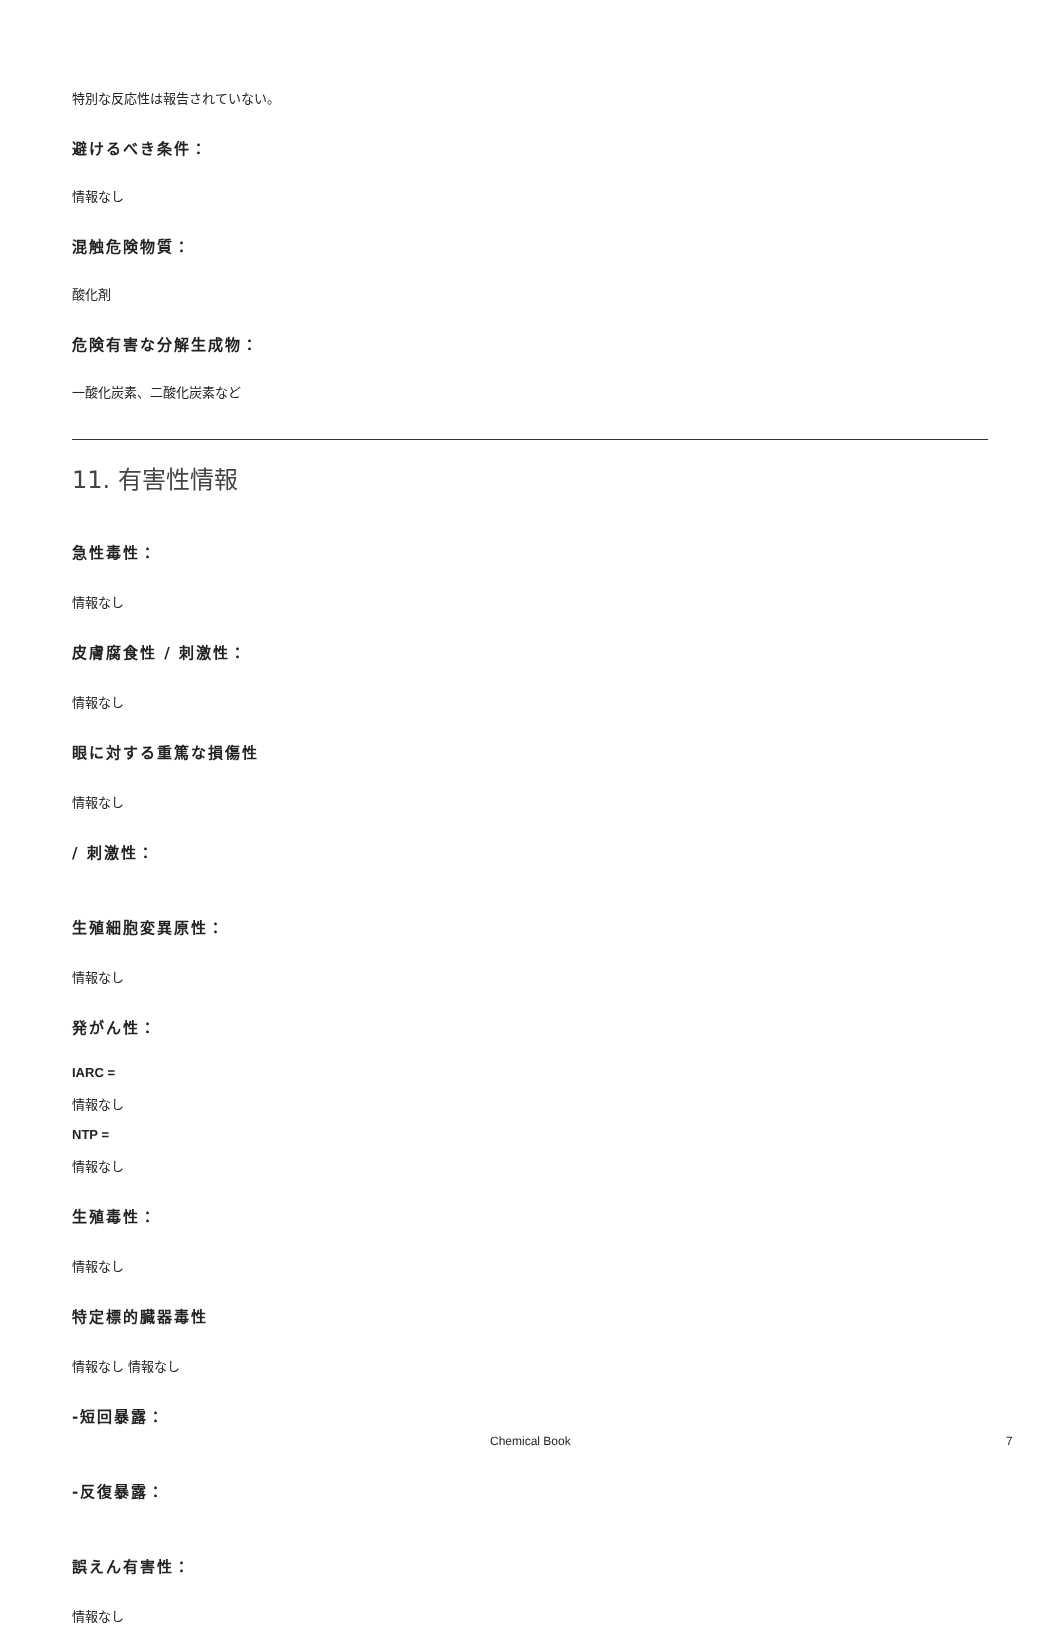特別な反応性は報告されていない。
避けるべき条件：
情報なし
混触危険物質：
酸化剤
危険有害な分解生成物：
一酸化炭素、二酸化炭素など
11. 有害性情報
急性毒性：
情報なし
皮膚腐食性 / 刺激性：
情報なし
眼に対する重篤な損傷性
情報なし
/ 刺激性：
生殖細胞変異原性：
情報なし
発がん性：
IARC =
情報なし
NTP =
情報なし
生殖毒性：
情報なし
特定標的臓器毒性
情報なし 情報なし
-短回暴露：
-反復暴露：
誤えん有害性：
情報なし
Chemical Book 7